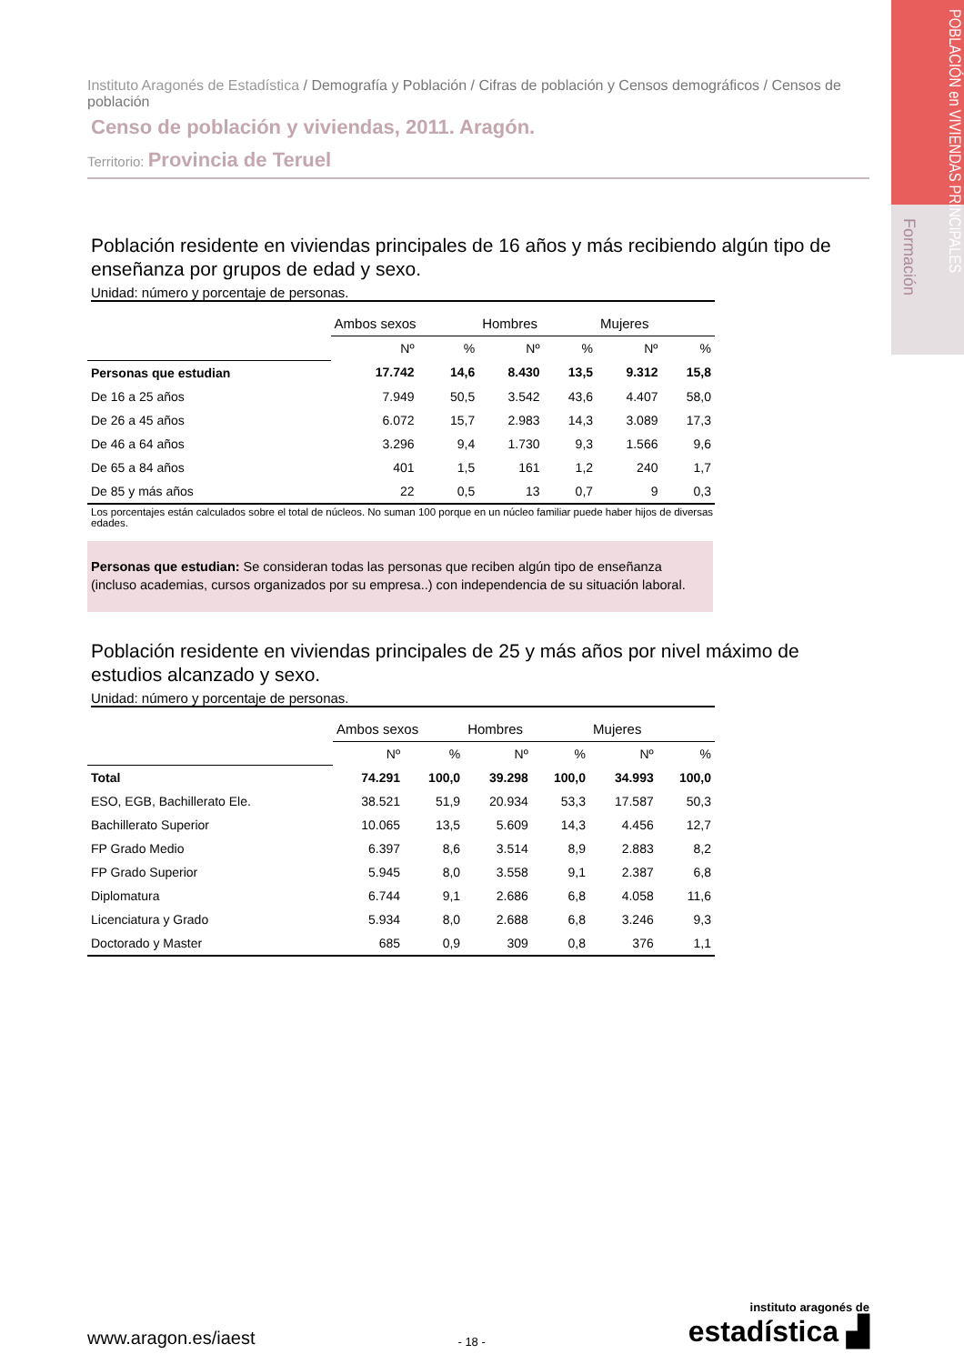POBLACIÓN en VIVIENDAS PRINCIPALES
Formación
Instituto Aragonés de Estadística / Demografía y Población / Cifras de población y Censos demográficos / Censos de población
Censo de población y viviendas, 2011. Aragón.
Territorio: Provincia de Teruel
Población residente en viviendas principales de 16 años y más recibiendo algún tipo de enseñanza por grupos de edad y sexo.
Unidad: número y porcentaje de personas.
| | Ambos sexos | | Hombres | | Mujeres | |
| --- | --- | --- | --- | --- | --- | --- |
| | Nº | % | Nº | % | Nº | % |
| Personas que estudian | 17.742 | 14,6 | 8.430 | 13,5 | 9.312 | 15,8 |
| De 16 a 25 años | 7.949 | 50,5 | 3.542 | 43,6 | 4.407 | 58,0 |
| De 26 a 45 años | 6.072 | 15,7 | 2.983 | 14,3 | 3.089 | 17,3 |
| De 46 a 64 años | 3.296 | 9,4 | 1.730 | 9,3 | 1.566 | 9,6 |
| De 65 a 84 años | 401 | 1,5 | 161 | 1,2 | 240 | 1,7 |
| De 85 y más años | 22 | 0,5 | 13 | 0,7 | 9 | 0,3 |
Los porcentajes están calculados sobre el total de núcleos. No suman 100 porque en un núcleo familiar puede haber hijos de diversas edades.
Personas que estudian: Se consideran todas las personas que reciben algún tipo de enseñanza (incluso academias, cursos organizados por su empresa..) con independencia de su situación laboral.
Población residente en viviendas principales de 25 y más años por nivel máximo de estudios alcanzado y sexo.
Unidad: número y porcentaje de personas.
| | Ambos sexos | | Hombres | | Mujeres | |
| --- | --- | --- | --- | --- | --- | --- |
| | Nº | % | Nº | % | Nº | % |
| Total | 74.291 | 100,0 | 39.298 | 100,0 | 34.993 | 100,0 |
| ESO, EGB, Bachillerato Ele. | 38.521 | 51,9 | 20.934 | 53,3 | 17.587 | 50,3 |
| Bachillerato Superior | 10.065 | 13,5 | 5.609 | 14,3 | 4.456 | 12,7 |
| FP Grado Medio | 6.397 | 8,6 | 3.514 | 8,9 | 2.883 | 8,2 |
| FP Grado Superior | 5.945 | 8,0 | 3.558 | 9,1 | 2.387 | 6,8 |
| Diplomatura | 6.744 | 9,1 | 2.686 | 6,8 | 4.058 | 11,6 |
| Licenciatura y Grado | 5.934 | 8,0 | 2.688 | 6,8 | 3.246 | 9,3 |
| Doctorado y Master | 685 | 0,9 | 309 | 0,8 | 376 | 1,1 |
www.aragon.es/iaest
- 18 -
instituto aragonés de
estadística ▟